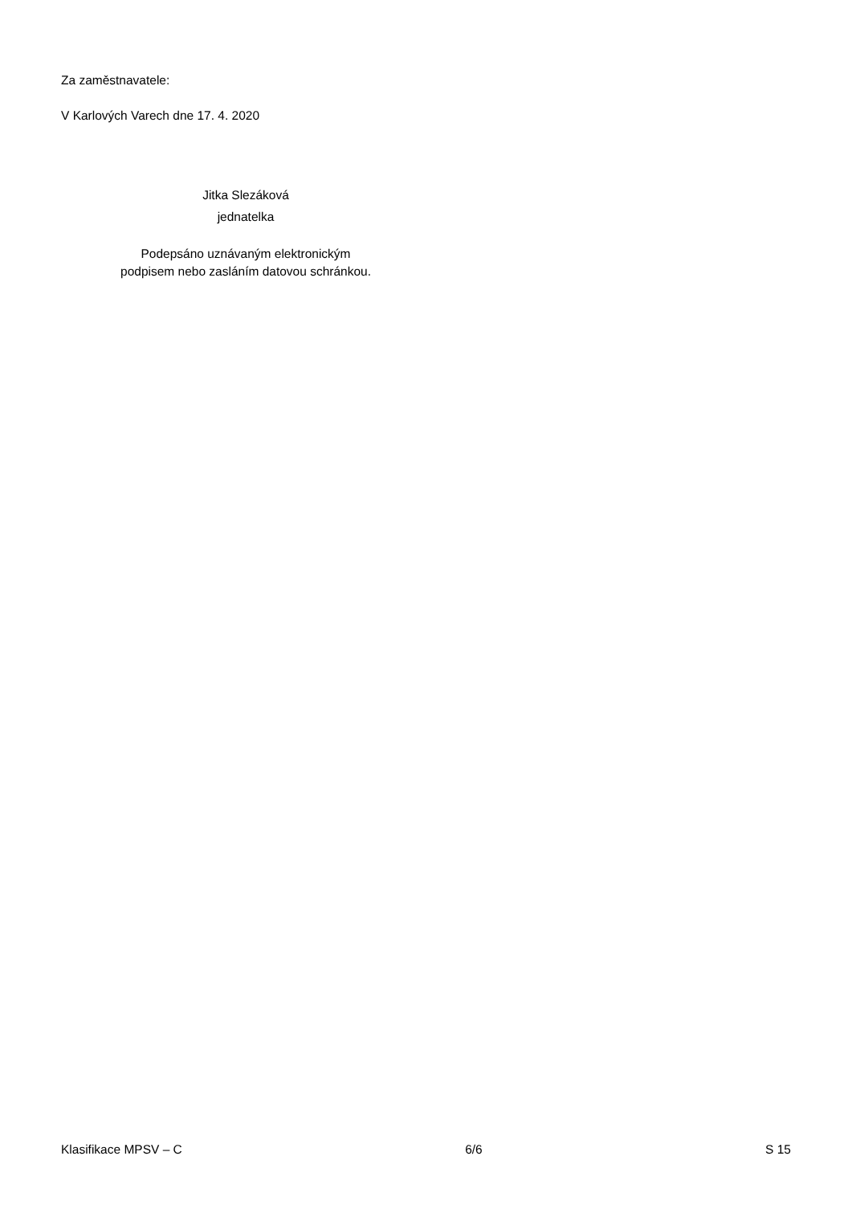Za zaměstnavatele:
V Karlových Varech dne 17. 4. 2020
Jitka Slezáková
jednatelka
Podepsáno uznávaným elektronickým
podpisem nebo zasláním datovou schránkou.
Klasifikace MPSV – C 6/6 S 15